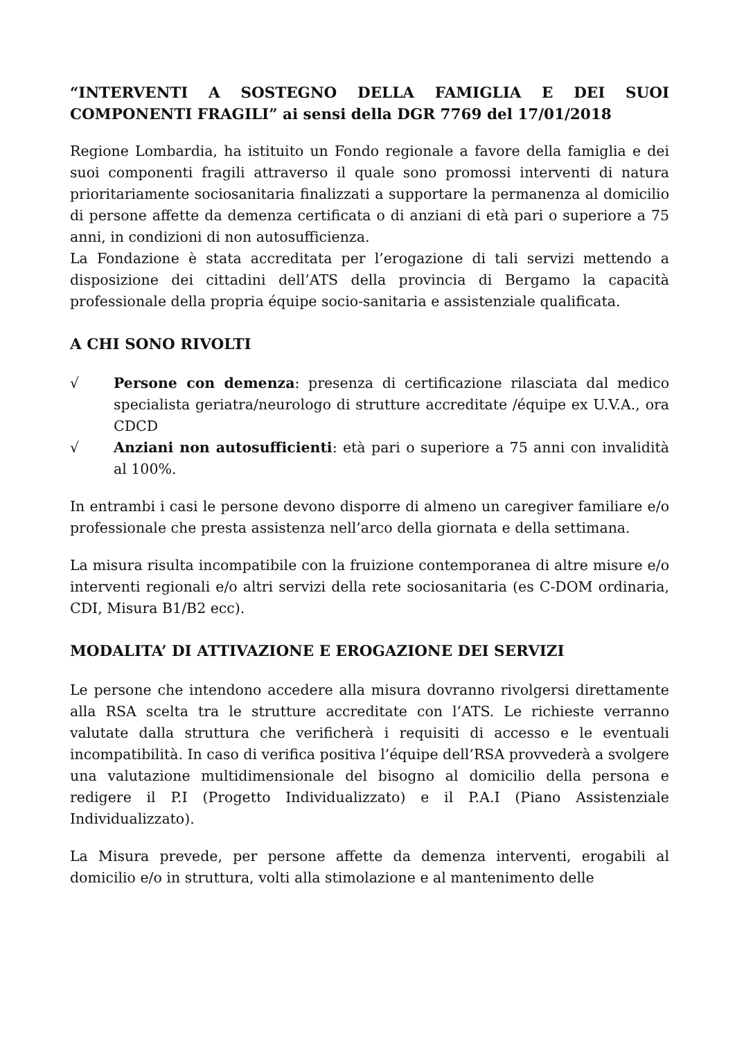“INTERVENTI A SOSTEGNO DELLA FAMIGLIA E DEI SUOI COMPONENTI FRAGILI” ai sensi della DGR 7769 del 17/01/2018
Regione Lombardia, ha istituito un Fondo regionale a favore della famiglia e dei suoi componenti fragili attraverso il quale sono promossi interventi di natura prioritariamente sociosanitaria finalizzati a supportare la permanenza al domicilio di persone affette da demenza certificata o di anziani di età pari o superiore a 75 anni, in condizioni di non autosufficienza.
La Fondazione è stata accreditata per l’erogazione di tali servizi mettendo a disposizione dei cittadini dell’ATS della provincia di Bergamo la capacità professionale della propria équipe socio-sanitaria e assistenziale qualificata.
A CHI SONO RIVOLTI
√ Persone con demenza: presenza di certificazione rilasciata dal medico specialista geriatra/neurologo di strutture accreditate /équipe ex U.V.A., ora CDCD
√ Anziani non autosufficienti: età pari o superiore a 75 anni con invalidità al 100%.
In entrambi i casi le persone devono disporre di almeno un caregiver familiare e/o professionale che presta assistenza nell’arco della giornata e della settimana.
La misura risulta incompatibile con la fruizione contemporanea di altre misure e/o interventi regionali e/o altri servizi della rete sociosanitaria (es C-DOM ordinaria, CDI, Misura B1/B2 ecc).
MODALITA’ DI ATTIVAZIONE E EROGAZIONE DEI SERVIZI
Le persone che intendono accedere alla misura dovranno rivolgersi direttamente alla RSA scelta tra le strutture accreditate con l’ATS. Le richieste verranno valutate dalla struttura che verificherà i requisiti di accesso e le eventuali incompatibilità. In caso di verifica positiva l’équipe dell’RSA provvederà a svolgere una valutazione multidimensionale del bisogno al domicilio della persona e redigere il P.I (Progetto Individualizzato) e il P.A.I (Piano Assistenziale Individualizzato).
La Misura prevede, per persone affette da demenza interventi, erogabili al domicilio e/o in struttura, volti alla stimolazione e al mantenimento delle